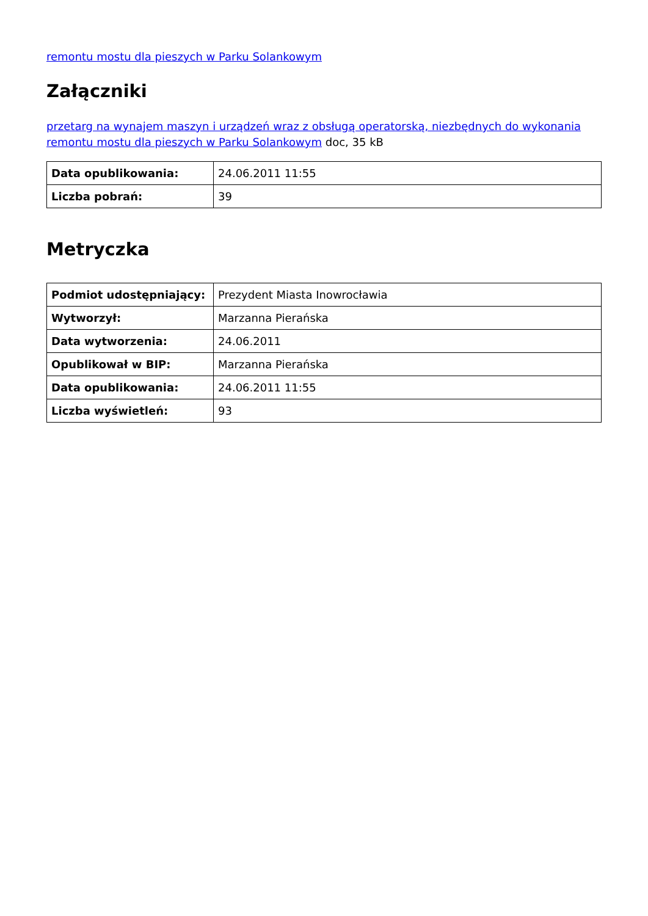remontu mostu dla pieszych w Parku Solankowym
Załączniki
przetarg na wynajem maszyn i urządzeń wraz z obsługą operatorską, niezbędnych do wykonania remontu mostu dla pieszych w Parku Solankowym doc, 35 kB
| Data opublikowania: | 24.06.2011 11:55 |
| Liczba pobrań: | 39 |
Metryczka
| Podmiot udostępniający: | Prezydent Miasta Inowrocławia |
| Wytworzył: | Marzanna Pierańska |
| Data wytworzenia: | 24.06.2011 |
| Opublikował w BIP: | Marzanna Pierańska |
| Data opublikowania: | 24.06.2011 11:55 |
| Liczba wyświetleń: | 93 |